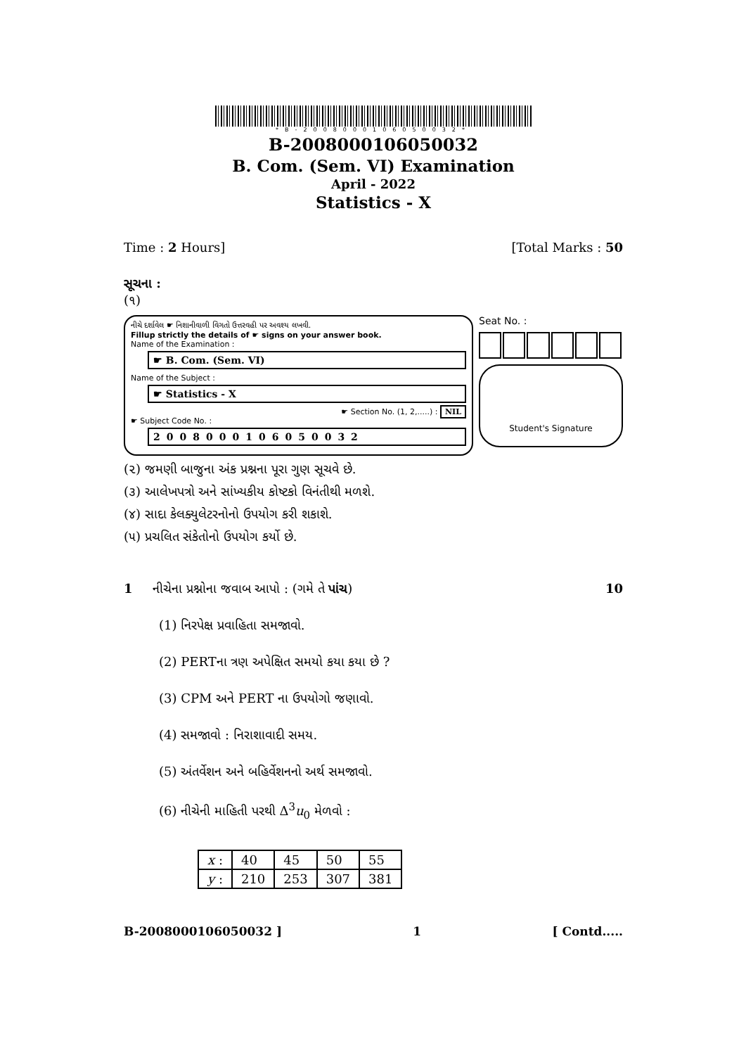*B-2008000106050032*
B-2008000106050032
B. Com. (Sem. VI) Examination
April - 2022
Statistics - X
Time : 2 Hours] [Total Marks : 50
સૂચના :
(૧)
નીચે દર્શાવેલ ☛ નિશાનીવાળી વિગતો ઉત્તરવહી પર અવશ્ય લખવી.
Fillup strictly the details of ☛ signs on your answer book.
Name of the Examination :
☛ B. Com. (Sem. VI)
Name of the Subject :
☛ Statistics - X
☛ Section No. (1, 2,.....) : NIL
☛ Subject Code No. :
2008000106050032
Seat No. :
Student's Signature
(૨) જમણી બાજુના અંક પ્રશ્નના પૂરા ગુણ સૂચવે છે.
(૩) આલેખપત્રો અને સાંખ્યકીય કોષ્ટકો વિનંતીથી મળશે.
(૪) સાદા કેલક્યુલેટરનોનો ઉપયોગ કરી શકાશે.
(૫) પ્રચલિત સંકેતોનો ઉપયોગ કર્યો છે.
1 નીચેના પ્રશ્નોના જવાબ આપો : (ગમે તે પાંચ) 10
(1) નિરપેક્ષ પ્રવાહિતા સમજાવો.
(2) PERTના ત્રણ અપેક્ષિત સમયો કયા કયા છે ?
(3) CPM અને PERT ના ઉપયોગો જણાવો.
(4) સમજાવો : નિરાશાવાદી સમય.
(5) અંતર્વેશન અને બહિર્વેશનનો અર્થ સમજાવો.
(6) નીચેની માહિતી પરથી Δ<sup>3</sup>u<sub>0</sub> મેળવો :
| x : | 40 | 45 | 50 | 55 |
| y : | 210 | 253 | 307 | 381 |
B-2008000106050032 ] 1 [ Contd.....